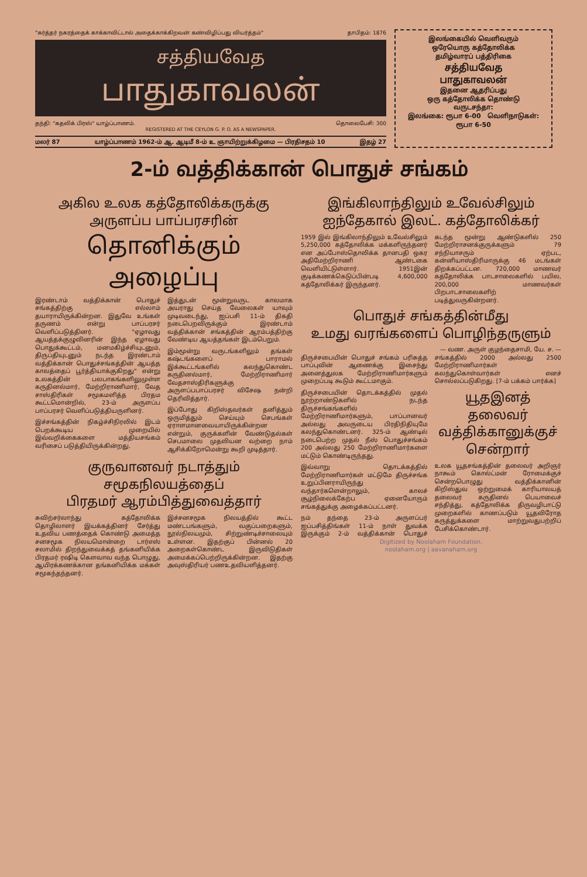"கர்த்தர் நகரத்தைக் காக்காவிட்டால் அதைக்காக்கிறவன் கண்விழிப்பது வியர்த்தம்" தாபிதம்: 1876
சத்தியவேத
பாதுகாவலன்
தந்தி: "கதலிக் பிரஸ்" யாழ்ப்பாணம். தொலைபேசி: 300
REGISTERED AT THE CEYLON G. P. O. AS A NEWSPAPER.
மலர் 87 யாழ்ப்பாணம் 1962-ம் ஆ. ஆடிமீ 8-ம் உ ஞாயிற்றுக்கிழமை — பிரதிசதம் 10 இதழ் 27
இலங்கையில் வெளிவரும்
ஒரேயொரு கத்தோலிக்க
தமிழ்வாரப் பத்திரிகை
சத்தியவேத
பாதுகாவலன்
இதனை ஆதரிப்பது
ஒரு கத்தோலிக்க தொண்டு
வருடசந்தா:
இலங்கை: ரூபா 6-00 வெளிநாடுகள்: ரூபா 6-50
2-ம் வத்திக்கான் பொதுச் சங்கம்
அகில உலக கத்தோலிக்கருக்கு
அருளப்ப பாப்பரசரின்
தொனிக்கும் அழைப்பு
இரண்டாம் வத்திக்கான் பொதுச் சங்கத்திற்கு எல்லாம் தயாராயிருக்கின்றன. இதுவே உங்கள் தருணம் என்று பாப்பரசர் வெளிப்படுத்தினர். "ஏழாவது ஆயத்தக்குழுவினரின் இந்த ஏழாவது பொதுக்கூட்டம், மனமகிழ்ச்சியுடனும், திருப்தியுடனும் நடந்த இரண்டாம் வத்திக்கான் பொதுச்சங்கத்தின் ஆயத்த காலத்தைப் பூர்த்தியாக்குகிறது" என்று உலகத்தின் பலபாகங்களிலுமுள்ள கருதினல்மார், மேற்றிராணிமார், வேத சாஸ்திரிகள் சமூகமளித்த பிரதம கூட்டமொன்றில், 23-ம் அருளப்ப பாப்பரசர் வெளிப்படுத்தியருளினர்.
இச்சங்கத்தின் நிகழ்ச்சிநிரலில் இடம் பெறக்கூடிய முறையில் இவ்வறிக்கைகளை மத்தியசங்கம் வரிசைப் படுத்தியிருக்கின்றது.
இத்துடன் மூன்றுவருட காலமாக அயராது செய்த வேலைகள் யாவும் முடிவடைந்து, ஐப்பசி 11-ம் திகதி நடைபெறவிருக்கும் இரண்டாம் வத்திக்கான் சங்கத்தின் ஆரம்பத்திற்கு வேண்டிய ஆயத்தங்கள் இடம்பெறும்.
இம்மூன்று வருடங்களிலும் தங்கள் கஷ்டங்களைப் பாராமல் இக்கூட்டங்களில் கலந்துகொண்ட கருதினல்மார், மேற்றிராணிமார் வேதசாஸ்திரிகளுக்கு அருளப்பபாப்பரசர் விசேஷ நன்றி தெரிவித்தார்.
இப்போது கிறிஸ்தவர்கள் தனித்தும் ஒருமித்தும் செய்யும் செபங்கள் ஏராளமானவையாயிருக்கின்றன என்றும், குருக்களின் வேண்டுதல்கள் செபமாலை முதலியன வற்றை நாம் ஆசிக்கிறோமென்று கூறி முடித்தார்.
குருவானவர் நடாத்தும் சமூகநிலயத்தைப்
பிரதமர் ஆரம்பித்துவைத்தார்
சுவிற்சர்லாந்து கத்தோலிக்க தொழிலாளர் இயக்கத்தினர் சேர்த்து உதவிய பணத்தைக் கொண்டு அமைத்த சனசமூக நிலயமொன்றை டார்எஸ் சலாமில் திறந்துவைக்கத் தங்கனியிக்க பிரதமர் ரஷிடி கௌவாவ வந்த பொழுது, ஆயிரக்கணக்கான தங்கனியிக்க மக்கள் சமூகந்தந்தனர்.
இச்சனசமூக நிலயத்தில் கூட்ட மண்டபங்களும், வகுப்பறைகளும், நூல்நிலயமும், சிற்றுண்டிச்சாலையும் உள்ளன. இதற்குப் பின்னல் 20 அறைகள்கொண்ட இருவிடுதிகள் அமைக்கப்பெற்றிருக்கின்றன. இதற்கு அவுஸ்திரியர் பணஉதவியளித்தனர்.
இங்கிலாந்திலும் உவேல்சிலும்
ஐந்தேகால் இலட். கத்தோலிக்கர்
1959 இல் இங்கிலாந்திலும் உவேல்சிலும் 5,250,000 கத்தோலிக்க மக்களிருந்தனர் என அப்போஸ்தொலிக்க தானபதி ஒகர அதிமேற்றிராணி ஆண்டகை வெளியிட்டுள்ளார். 1951இன் குடிக்கணக்கெடுப்பின்படி 4,600,000 கத்தோலிக்கர் இருந்தனர்.
கடந்த மூன்று ஆண்டுகளில் 250 மேற்றிராசனக்குருக்களும் 79 சந்நியாசரும் ஏற்பட, கன்னியாஸ்திரிமாருக்கு 46 மடங்கள் திறக்கப்பட்டன. 720,000 மாணவர் கத்தோலிக்க பாடசாலைகளில் பயில, 200,000 மாணவர்கள் பிறபாடசாலைகளிற் படித்துவருகின்றனர்.
பொதுச் சங்கத்தின்மீது
உமது வரங்களைப் பொழிந்தருளும்
— வண. அருள் குழந்தைசாமி, யே. ச. —
திருச்சபையின் பொதுச் சங்கம் பரிசுத்த பாப்புவின் ஆணைக்கு இசைந்து அனைத்துலக மேற்றிராணிமார்களும் முறைப்படி கூடும் கூட்டமாகும்.
திருச்சபையின் தொடக்கத்தில் முதல் நூற்றாண்டுகளில் நடந்த திருச்சங்கங்களில் மேற்றிராணிமார்களும், பாப்பானவர் அல்லது அவருடைய பிரதிநிதியுமே கலந்துகொண்டனர். 325-ம் ஆண்டில் நடைபெற்ற முதல் நீஸ் பொதுச்சங்கம் 200 அல்லது 250 மேற்றிராணிமார்களை மட்டும் கொண்டிருந்தது.
இவ்வாறு தொடக்கத்தில் மேற்றிராணிமார்கள் மட்டுமே திருச்சங்க உறுப்பினராயிருந்து வந்தார்களென்றாலும், காலச் சூழ்நிலைக்கேற்ப ஏனையோரும் சங்கத்துக்கு அழைக்கப்பட்டனர்.
நம் தந்தை 23-ம் அருளப்பர் ஐப்பசித்திங்கள் 11-ம் நாள் துவக்க இருக்கும் 2-ம் வத்திக்கான் பொதுச் சங்கத்தில் 2000 அல்லது 2500 மேற்றிராணிமார்கள் கலந்துகொள்வார்கள் எனச் சொல்லப்படுகிறது. [7-ம் பக்கம் பார்க்க]
யூதஇனத் தலைவர் வத்திக்கானுக்குச் சென்றார்
உலக யூதசங்கத்தின் தலைவர் அறிஞர் நாகூம் கொல்ட்மன் ரோமைக்குச் சென்றபொழுது வத்திக்கானின் கிறிஸ்துவ ஒற்றுமைக் காரியாலயத் தலைவர் கருதினல் பெயாவைச் சந்தித்து, கத்தோலிக்க திருவழிபாட்டு முறைகளில் காணப்படும் யூதவிரோத கருத்துக்களை மாற்றுவதுபற்றிப் பேசிக்கொண்டார்.
Digitized by Noolaham Foundation.
noolaham.org | aavanaham.org